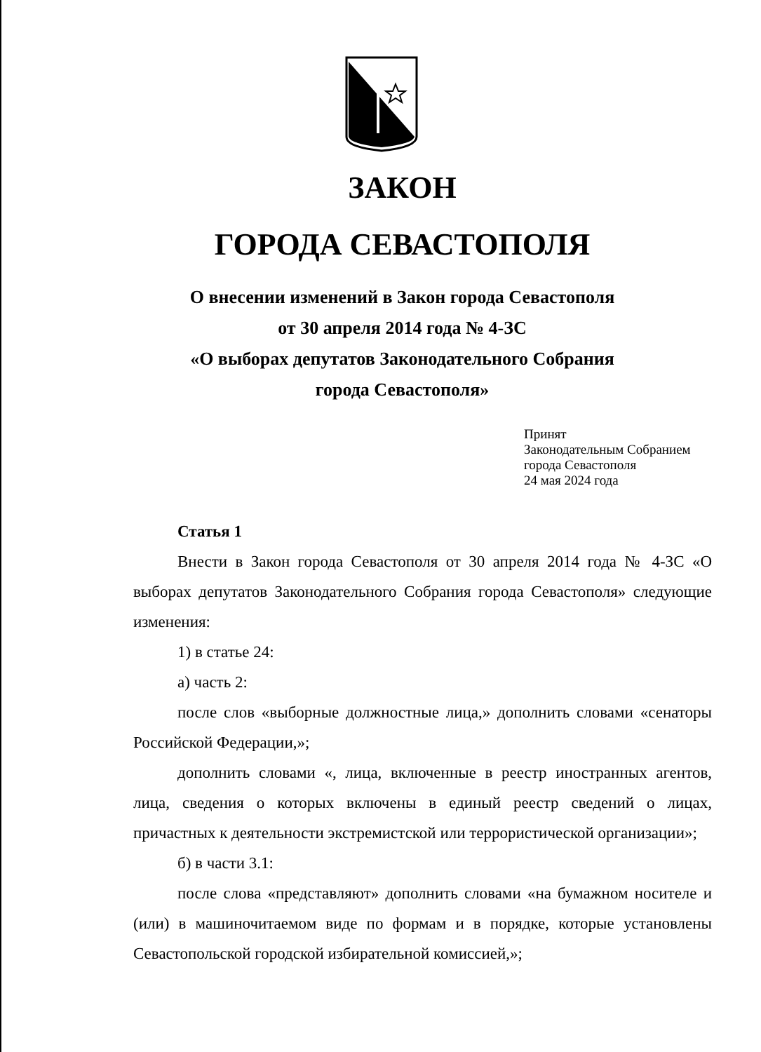ЗАКОН
ГОРОДА СЕВАСТОПОЛЯ
О внесении изменений в Закон города Севастополя
от 30 апреля 2014 года № 4-ЗС
«О выборах депутатов Законодательного Собрания
города Севастополя»
Принят
Законодательным Собранием
города Севастополя
24 мая 2024 года
Статья 1
Внести в Закон города Севастополя от 30 апреля 2014 года № 4-ЗС «О выборах депутатов Законодательного Собрания города Севастополя» следующие изменения:
1) в статье 24:
а) часть 2:
после слов «выборные должностные лица,» дополнить словами «сенаторы Российской Федерации,»;
дополнить словами «, лица, включенные в реестр иностранных агентов, лица, сведения о которых включены в единый реестр сведений о лицах, причастных к деятельности экстремистской или террористической организации»;
б) в части 3.1:
после слова «представляют» дополнить словами «на бумажном носителе и (или) в машиночитаемом виде по формам и в порядке, которые установлены Севастопольской городской избирательной комиссией,»;